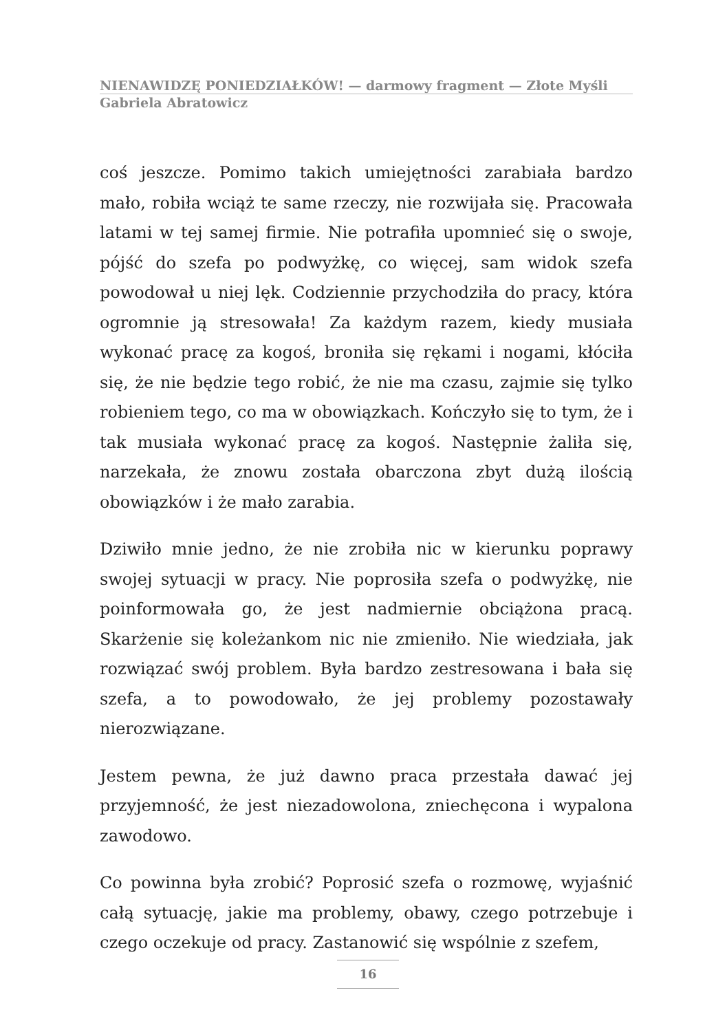NIENAWIDZĘ PONIEDZIAŁKÓW! — darmowy fragment — Złote Myśli
Gabriela Abratowicz
coś jeszcze. Pomimo takich umiejętności zarabiała bardzo mało, robiła wciąż te same rzeczy, nie rozwijała się. Pracowała latami w tej samej firmie. Nie potrafiła upomnieć się o swoje, pójść do szefa po podwyżkę, co więcej, sam widok szefa powodował u niej lęk. Codziennie przychodziła do pracy, która ogromnie ją stresowała! Za każdym razem, kiedy musiała wykonać pracę za kogoś, broniła się rękami i nogami, kłóciła się, że nie będzie tego robić, że nie ma czasu, zajmie się tylko robieniem tego, co ma w obowiązkach. Kończyło się to tym, że i tak musiała wykonać pracę za kogoś. Następnie żaliła się, narzekała, że znowu została obarczona zbyt dużą ilością obowiązków i że mało zarabia.
Dziwiło mnie jedno, że nie zrobiła nic w kierunku poprawy swojej sytuacji w pracy. Nie poprosiła szefa o podwyżkę, nie poinformowała go, że jest nadmiernie obciążona pracą. Skarżenie się koleżankom nic nie zmieniło. Nie wiedziała, jak rozwiązać swój problem. Była bardzo zestresowana i bała się szefa, a to powodowało, że jej problemy pozostawały nierozwiązane.
Jestem pewna, że już dawno praca przestała dawać jej przyjemność, że jest niezadowolona, zniechęcona i wypalona zawodowo.
Co powinna była zrobić? Poprosić szefa o rozmowę, wyjaśnić całą sytuację, jakie ma problemy, obawy, czego potrzebuje i czego oczekuje od pracy. Zastanowić się wspólnie z szefem,
16